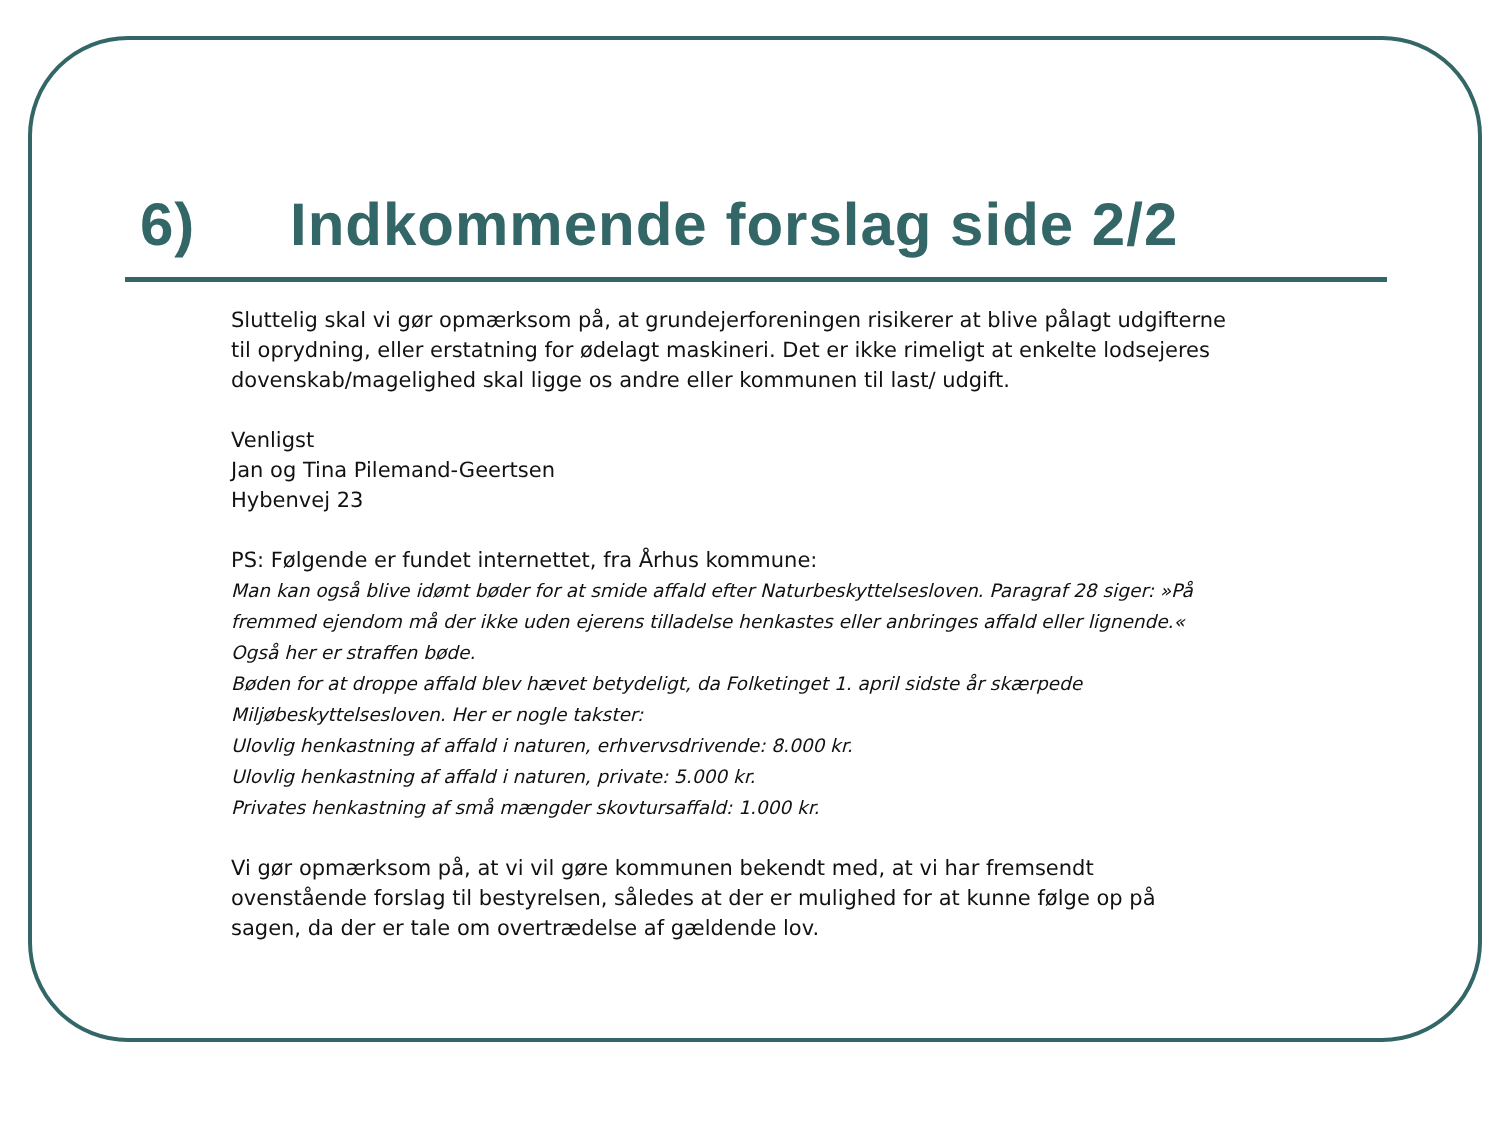6) Indkommende forslag side 2/2
Sluttelig skal vi gør opmærksom på, at grundejerforeningen risikerer at blive pålagt udgifterne til oprydning, eller erstatning for ødelagt maskineri. Det er ikke rimeligt at enkelte lodsejeres dovenskab/magelighed skal ligge os andre eller kommunen til last/ udgift.
Venligst
Jan og Tina Pilemand-Geertsen
Hybenvej 23
PS: Følgende er fundet internettet, fra Århus kommune:
Man kan også blive idømt bøder for at smide affald efter Naturbeskyttelsesloven. Paragraf 28 siger: »På fremmed ejendom må der ikke uden ejerens tilladelse henkastes eller anbringes affald eller lignende.« Også her er straffen bøde.
Bøden for at droppe affald blev hævet betydeligt, da Folketinget 1. april sidste år skærpede Miljøbeskyttelsesloven. Her er nogle takster:
Ulovlig henkastning af affald i naturen, erhvervsdrivende: 8.000 kr.
Ulovlig henkastning af affald i naturen, private: 5.000 kr.
Privates henkastning af små mængder skovtursaffald: 1.000 kr.
Vi gør opmærksom på, at vi vil gøre kommunen bekendt med, at vi har fremsendt ovenstående forslag til bestyrelsen, således at der er mulighed for at kunne følge op på sagen, da der er tale om overtrædelse af gældende lov.